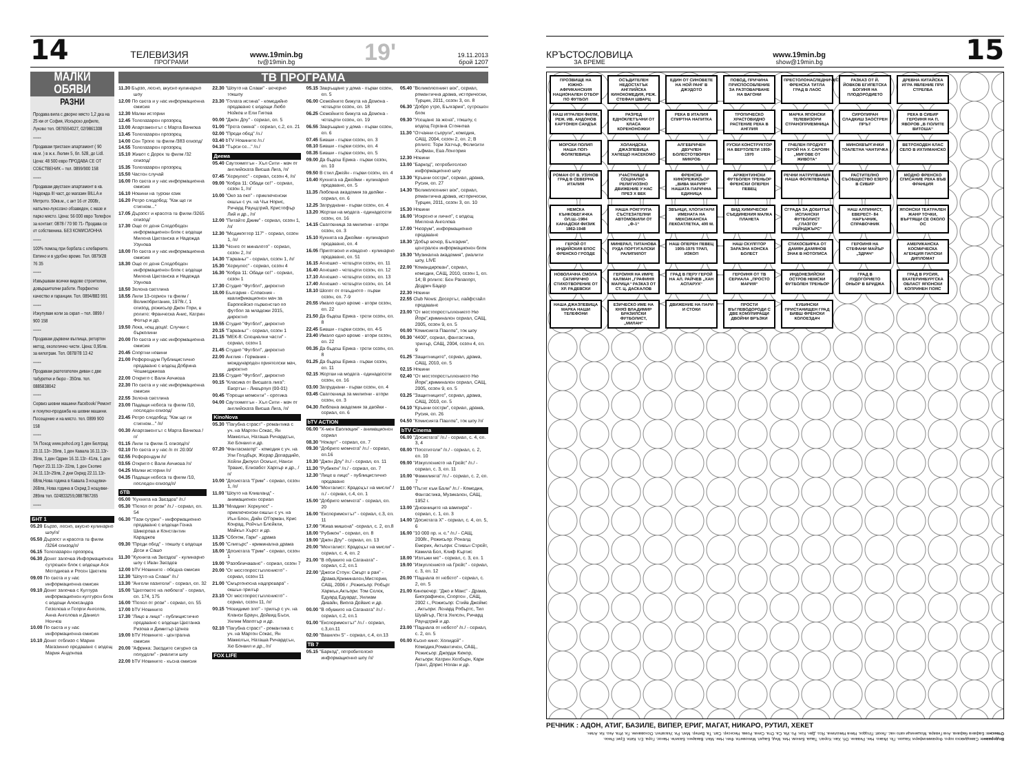14 ТЕЛЕВИЗИЯ
ПРОГРАМИ www.19min.bg
tv@19min.bg 19' 19.11.2013
брой 1207
МАЛКИ
ОБЯВИ
РАЗНИ
Продава вила с дворно място 1,2 дка на 25 км от София, Искърско дефиле, Луково тел. 0876554027, 02/9861308
------
Продавам тристаен апартамент ( 90 кв.м. ) в ж.к. Люлин 5, бл. 528, до Lidl. Цена: 48 500 евро ПРОДАВА СЕ ОТ СОБСТВЕНИК – тел. 0899/900 158
------
Продавам двустаен апартамент в кв. Надежда III част, до магазин BILLA и Метрото. 50кв.м., с акт 16 от 2008г., напълно-луксозно обзаведен, с мазе и парко място. Цена: 56 000 евро Телефон за контакт: 0878 / 70 90 71- Продава се от собственика. БЕЗ КОМИСИОННА
------
100% помощ при борбата с хлебарките. Евтино и в удобно време. Тел. 0879/28 76 35
------
Извършвам всички видове строителни, довършителни работи. Перфектно качество и гаранции. Тел. 0894/883 991
------
Изкупувам коли за скрап – тел. 0899 / 900 158
------
Продавам дървени въглища, ретортен метод, екологично чисти. Цена: 0,95лв. за килограм. Тел. 0878/78 13 42
------
Продавам разтегателен диван с две табуретки и бюро - 350лв. тел. 0885838042
------
Сервиз шевни машини /facebook/ Ремонт и покупко-продажба на шевни машини. Посещение и на място. тел. 0899 900 158
------
ТА Поход www.pohod.org 1 ден Белград 23.11.13г- 39лв, 1 ден Кавала 16.11.13г- 39лв, 1 ден Одрин 16.11.13г- 41лв, 1 ден Пирот 23.11.13г- 22лв, 1 ден Скопие 24.11.13г-29лв, 2 дни Охрид 22.11.13г- 68лв,Нова година в Кавала 3 нощувки- 268лв, Нова година в Охрид 3 нощувки- 289лв тел. 024833259,0887867265
------
БНТ 1
05.20 Бързо, лесно, вкусно кулинарно шоу/п/
05.50 Дързост и красота тв филм /3264 епизод/п/
06.15 Телепазарен прозорец
06.30 Денят започва Информационен сутрешен блок с водещи Ася Методиева и Росен Цветков
09.00 По света и у нас информационна емисия
09.10 Денят започва с Култура информационен културен блок с водещи Александра Гюзелева и Георги Ангелов, Анна Ангелова и Даниел Ненчев
10.00 По света и у нас информационна емисия
10.10 Денят отблизо с Мария Магазинно предаване с водещ Мария Андонова
ТВ ПРОГРАМА
11.30 Бързо, лесно, вкусно кулинарно шоу
12.00 По света и у нас информационна емисия
12.30 Малки истории
12.45 Телепазарен прозорец
13.00 Апартаментът с Марта Вачкова
13.45 Телепазарен прозорец
14.00 Сен Тропе тв филм /383 епизод/
14.55 Телепазарен прозорец
15.10 Живот с Дерек тв филм /32 епизод/
15.35 Телепазарен прозорец
15.50 Частен случай
16.00 По света и у нас информационна емисия
16.10 Новини на турски език
16.20 Ретро следобед: "Как ще ги стигнем..."
17.05 Дързост и красота тв филм /3265 епизод/
17.30 Още от деня Следобеден информационен блок с водещи Милена Цветанска и Надежда Узунова
18.00 По света и у нас информационна емисия
18.30 Още от деня Следобеден информационен блок с водещи Милена Цветанска и Надежда Узунова
18.50 Зелена светлина
18.55 Лили 13-сериен тв филм / Великобритания, 1978г./, 1 епизод, режисьор Джон Гори, в ролите: Франческа Анис, Катрин Фелър и др.
19.50 Лека, нощ деца!: Случки с бърколини
20.00 По света и у нас информационна емисия
20.45 Спортни новини
21.00 Референдум Публицистично предаване с водещ Добрина Чешмеджиева
22.00 Открито с Валя Ахчиева
22.30 По света и у нас информационна емисия
22.55 Зелена светлина
23.00 Падащи небеса тв филм /10, последен епизод/
23.45 Ретро следобед: "Как ще ги стигнем..." /п/
00.30 Апартаментът с Марта Вачкова /п/
01.15 Лили тв филм /1 епизод/п/
02.10 По света и у нас /п от 20:00/
02.55 Референдум /п/
03.55 Открито с Валя Ахчиева /п/
04.25 Малки истории /п/
04.35 Падащи небеса тв филм /10, последен епизод/п/
бТВ
05.00 "Кухнята на Звездев" /п./
05.30 "Пепел от рози" /п./ - сериал, еп. 54
06.30 "Тази сутрин" - информационно предаване с водещи Генка Шикерова и Константин Караджов
09.30 "Преди обед" - токшоу с водещи Деси и Сашо
11.30 "Кухнята на Звездев" - кулинарно шоу с Иван Звездев
12.00 bTV Новините - обедна емисия
12.30 "Шоуто на Слави" /п./
13.30 "Ангели пазители" - сериал, еп. 32
15.00 "Цветовете на любовта" - сериал, еп. 174, 175
16.00 "Пепел от рози" - сериал, еп. 55
17.00 bTV Новините
17.30 "Лице в лице" - публицистично предаване с водещи Цветанка Ризова и Димитър Цонев
19.00 bTV Новините - централна емисия
20.00 "Африка: Звездите сигурно са полудели" - риалити шоу
22.00 bTV Новините - късна емисия
22.30 "Шоуто на Слави" - вечерно токшоу
23.30 "Голата истина" - комедийно предаване с водещи Любо Нейков и Ели Гигова
00.00 "Джон Доу" - сериал, еп. 5
01.00 "Трета смяна" - сериал, с.2, еп. 21
02.00 "Преди обед" /п./
03.40 bTV Новините /п./
04.10 "Търси се..." /п./
Диема
05.40 Саутхямптън - Хъл Сити - мач от английската Висша Лига, /п/
07.45 "Херкулес" - сериал, сезон 4, /п/
09.00 "Кобра 11: Обади се!" - сериал, сезон 1, /п/
10.00 "Око за око" - приключенски екшън с уч. на Чък Норис, Ричард Раундтрий, Кристофър Лий и др., /п/
12.00 "Питайте Джим" - сериал, сезон 1, /п/
12.30 "Медикоптер 117" - сериал, сезон 1, /п/
13.30 "Ченге от миналото" - сериал, сезон 2, /п/
14.30 "Гарваньт" - сериал, сезон 1, /п/
15.30 "Херкулес" - сериал, сезон 4
16.30 "Кобра 11: Обади се!" - сериал, сезон 1
17.30 Студио "Футбол", директно
18.00 България - Словения - квалификационен мач за Европейско първенство по футбол за младежи 2015, директно
19.55 Студио "Футбол", директно
20.15 "Гарваньт" - сериал, сезон 1
21.15 "МЕК-8: Специални части" - сериал, сезон 1
21.45 Студио "Футбол", директно
22.00 Англия - Германия - международен приятелски мач, директно
23.55 Студио "Футбол", директно
00.15 "Класика от Висшата лига": Евертън - Ливърпул (00-01)
00.45 "Горещи моменти" - еротика
04.00 Саутхямптън - Хъл Сити - мач от английската Висша Лига, /п/
KinoNova
05.30 "Пагубна страст" - романтика с уч. на Мартон Сокас, Ян Маккелън, Наташа Ричардсън, Хю Бонвил и др.
07.20 "Фантасмагор" - комедия с уч. на Упи Голдбърг, Жерар Депардийо, Хейли Джоуел Осмънт, Нанси Травис, Елизабет Харпър и др., /п/
10.00 "Досиетата "Грим" - сериал, сезон 1, /п/
11.00 "Шоуто на Кливланд" - анимационен сериал
11.30 "Младият Херкулес" - приключенски екшън с уч. на Иън Боен, Дийн О'Горман, Крис Конрад, Рейчъл Блейкли, Майкъл Хърст и др.
13.25 "Сбогом, Гари" - драма
15.00 "Слипърс" - криминална драма
18.00 "Досиетата "Грим" - сериал, сезон 1
19.00 "Разобличаване" - сериал, сезон 7
20.00 "От местопрестъплението" - сериал, сезон 11
21.00 "Смъртоносна надпревара" - екшън-трилър
23.10 "От местопрестъплението" - сериал, сезон 11, /п/
00.15 "Невидимо зло" - трилър с уч. на Кланси Браун, Дейвид Бъси, Уилям Мапотър и др.
02.10 "Пагубна страст" - романтика с уч. на Мартон Сокас, Ян Маккелън, Наташа Ричардсън, Хю Бонвил и др., /п/
FOX LIFE
05.15 Завръщане у дома - първи сезон, еп. 5
06.00 Семейните бижута на Демона - четвърти сезон, еп. 18
06.25 Семейните бижута на Демона - четвърти сезон, еп. 19
06.55 Завръщане у дома - първи сезон, еп. 6
07.45 Бивши - първи сезон, еп. 3
08.10 Бивши - първи сезон, еп. 4
08.35 Бивши - първи сезон, еп. 5
09.00 Да бъдеш Ерика - първи сезон, еп. 10
09.50 В стил Джейн - първи сезон, еп. 4
10.40 Кухнята на Джейми - кулинарно предаване, еп. 5
11.35 Любовна академия за двойки - сериал, еп. 6
12.25 Затруднани - първи сезон, еп. 4
13.20 Жертви на модата - единадесети сезон, еп. 16
14.15 Сватовница за милиони - втори сезон, еп. 3
15.10 Кухнята на Джейми - кулинарно предаване, еп. 4
16.05 Приготвено и изядено - кулинарно предаване, еп. 51
16.15 Агнешко - четвърти сезон, еп. 11
16.40 Агнешко - четвърти сезон, еп. 12
17.10 Агнешко - четвърти сезон, еп. 13
17.40 Агнешко - четвърти сезон, еп. 14
18.10 Шепот от отвъдното - първи сезон, еп. 7-9
20.55 Имало едно време - втори сезон, еп. 22
21.50 Да бъдеш Ерика - трети сезон, еп. 8
22.45 Бивши - първи сезон, еп. 4-5
23.40 Имало едно време - втори сезон, еп. 22
00.35 Да бъдеш Ерика - трети сезон, еп. 8
01.25 Да бъдеш Ерика - първи сезон, еп. 11
02.15 Жертви на модата - единадесети сезон, еп. 16
03.00 Затруднани - първи сезон, еп. 4
03.45 Сватовница за милиони - втори сезон, еп. 3
04.30 Любовна академия за двойки - сериал, еп. 6
bTV ACTION
06.00 "Х-мен Еволюция" - анимационен сериал
08.30 "Нокаут" - сериал, еп. 7
09.30 "Добрите момчета" /п./ - сериал, еп.16
10.30 "Джон Доу" /п./ - сериал, еп. 11
11.30 "Рубикон" /п./ - сериал, еп. 7
12.30 "Лице в лице" - публицистично предаване
14.00 "Менталист: Крадецът на мисли" /п./ - сериал, с.4, еп. 1
15.00 "Добрите момчета" - сериал, еп. 20
16.00 "Експериментът" - сериал, с.3, еп. 11
17.00 "Жива мишена" -сериал, с. 2, еп.8
18.00 "Рубикон" - сериал, еп. 8
19.00 "Джон Доу" - сериал, еп. 13
20.00 "Менталист: Крадецът на мисли" - сериал, с. 4, еп. 2
21.00 "В обувките на Сатаната" - сериал, с.2, еп.1
22.00 "Джеси Стоун: Смърт в рая" - Драма,Криминален,Мистерия, САЩ, 2006 г ,Режисьор: Робърт Хармън,Актьори: Том Селек, Едуард Едуардс, Уилиам Дивайн, Виола Дейвис и др.
00.00 "В обувките на Сатаната" /п./ - сериал, с.2, еп.1
01.00 "Експериментът" /п./ - сериал, с.3,еп.11
02.00 "Вавилон 5" - сериал, с.4, еп.13
TB 7
05.15 "Баркод", потребителско информационно шоу /п/
05.40 "Великолепният век", сериал, романтична драма, исторически, Турция, 2011, сезон 3, еп. 8
06.30 "Добро утро, България", сутрешен блок
09.30 "Усещане за жена", токшоу, с водещ Гергана Стоянова
11.30 "Отчаяни съпруги", комедия, САЩ, 2004, сезон 2, еп. 2; В ролите: Тери Хатчър, Фелисити Хъфман, Ева Лонгория
12.30 Новини
13.00 "Баркод", потребителско информационно шоу
13.30 "Кръвни сестри", сериал, драма, Русия, еп. 27
14.30 "Великолепният век", сериал, романтична драма, исторически, Турция, 2011, сезон 3, еп. 10
15.30 Новини
16.00 "Искрено и лично", с водещ Миглена Ангелова
17.00 "Нюзрум", информационно предаване
18.30 "Добър вечер, България", централен информационен блок
19.30 "Музикална академия", риалити шоу, LIVE
22.00 "Командирован", сериал, комедия, САЩ, 2010, сезон 1, еп. 14; В ролите: Бен Рапапорт, Дедрич Бадер
22.30 Новини
22.55 Club News: Десертът, лайфстайл предаване
23.00 "От местопрестъплението Ню Йорк",криминален сериал, САЩ, 2005, сезон 9, еп. 5
00.00 "Комисията Павлов", ток шоу
00.30 "4400", сериал, фантастика, трилър, САЩ, 2004, сезон 4, еп. 9
01.25 "Защитниците", сериал, драма, САЩ, 2010, еп. 5
02.15 Новини
02.40 "От местопрестъплението Ню Йорк",криминален сериал, САЩ, 2005, сезон 9, еп. 5
03.25 "Защитниците", сериал, драма, САЩ, 2010, еп. 5
04.10 "Кръвни сестри", сериал, драма, Русия, еп. 26
04.50 "Комисията Павлов", ток шоу /п/
bTV Cinema
06.00 "Досиетата" /п./ - сериал, с. 4, еп. 3, 4
08.00 "Посетители" /п./ - сериал, с. 2, еп. 10
09.00 "Изкуплението на Грейс" /п./ - сериал, с. 3, еп. 11
10.00 "Фамилията" /п./ - сериал, с. 2, еп. 7
11.00 "Пътят към Бали" /п./ - Комедия, Фантастика, Музикален, САЩ, 1952 г.
13.00 "Дневниците на вампира" - сериал, с. 1, еп. 3
14.00 "Досиетата Х" - сериал, с. 4, еп. 5, 6
16.00 "10 000 пр. н. е." /п./ - САЩ, 2008г., Режисьор: Роналд Емерих, Актьори: Стивън Стрейт, Камила Бел, Клиф Къртис
18.00 "Излъжи ме" - сериал, с. 3, еп. 1
19.00 "Изкуплението на Грейс" - сериал, с. 3, еп. 12
20.00 "Паднала от небето" - сериал, с. 2, еп. 5
21.00 Киновечер: "Джо и Макс" - Драма, Биографичен, Спортен , САЩ, 2002 г., Режисьор: Стийв Джеймс , Актьори: Ленард Робъртс, Тил Шуайгър, Пета Уилсон, Ричард Раундтрий и др.
23.00 "Паднала от небето" /п./ - сериал, с. 2, еп. 5
00.00 Късно кино: Холидей" - Комедия,Романтичен, САЩ., Режисьор: Джордж Кюкор, Актьори: Катрин Хепбърн, Кари Грант, Дорис Нолан и др.
КРЪСТОСЛОВИЦА
ЗА ВРЕМЕ www.19min.bg
show@19min.bg 15
ПРОЗВИЩЕ НА ЮЖНО-АФРИКАНСКИЯ НАЦИОНАЛЕН ОТБОР ПО ФУТБОЛ
ОСЪДИТЕЛЕН НЕДОСТАТЪК АНГЛИЙСКА КИНОКОМЕДИЯ, РЕЖ. СТЕФАН ШВАРЦ
ЕДИН ОТ СИНОВЕТЕ НА НОЙ РАНГ В ДЖУДОТО
ПОВОД, ПРИЧИНА ПРИСПОСОБЛЕНИЕ ЗА РАЗТОВАРВАНЕ НА ВАГОНИ
ПРЕСТОЛОНАСЛЕДНИЧЕСКА ФРЕНСКА ТИТЛА ГРАД В ЛАОС
РАЗКАЗ ОТ Й. ЙОВКОВ ЕГИПЕТСКА БОГИНЯ НА ПЛОДОРОДИЕТО
ДРЕВНА КИТАЙСКА ИГРА ЯВЛЕНИЕ ПРИ СТРЕЛБА
НАШ ИГРАЛЕН ФИЛМ, РЕЖ. ИВ. АНДОНОВ КАРТОНЕН САНДЪК
РАЗРЕД ЕДНОКЛЕТЪЧНИ ОТ КЛАСА КОРЕНОНОЖКИ
РЕКА В ИТАЛИЯ СПИРТНА НАПИТКА
ТРОПИЧЕСКО ХРАСТОВИДНО РАСТЕНИЕ РЕКА В АНГЛИЯ
МАРКА ЯПОНСКИ ТЕЛЕВИЗОРИ СТРАНОПРИЕМНИЦА
СИРОПИРАН СЛАДКИШ ЗАОСТРЕН ПРЪТ
РЕКА В СИБИР ГЕРОИНЯ НА П. ЯВОРОВ „В ПОЛИТЕ ВИТОША“
МОРСКИ ПОЛИП НАША ПОП-ФОЛКПЕВИЦА
ХОЛАНДСКА ДЖАЗПЕВИЦА ХАПЕЩО НАСЕКОМО
АЛГЕБРИЧЕН ДВУЧЛЕН БОЛЕСТОТВОРЕН МИКРОБ
РУСКИ КОНСТРУКТОР НА ВЕРТОЛЕТИ 1909-1970
ПЧЕЛЕН ПРОДУКТ ГЕРОЙ НА У. САРОЯН „МИГОВЕ ОТ ЖИВОТА“
МИНОХВЪРГАЧКИ ТОАЛЕТНА ЧАНТИЧКА
ВЕТРОХОДЕН КЛАС СЕЛО В ИХТИМАНСКО
РОМАН ОТ В. УЗУНОВ ГРАД В СЕВЕРНА ИТАЛИЯ
УЧАСТНИЦИ В СОЦИАЛНО-РЕЛИГИОЗНО ДВИЖЕНИЕ У НАС ПРЕЗ Х ВЕК
ФРЕНСКИ КИНОРЕЖИСЬОР „ВИВА МАРИЯ“ НАШАТА ПАРИЧНА ЕДИНИЦА
АРЖЕНТИНСКИ ФУТБОЛЕН ТРЕНЬОР ФРЕНСКИ ОПЕРЕН ПЕВЕЦ
РЕЧНИ НАТРУПВАНИЯ НАША ФОЛКПЕВИЦА
РАСТИТЕЛНО СЪОБЩЕСТВО ЕЗЕРО В СИБИР
МОДНО ФРЕНСКО СПИСАНИЕ РЕКА ВЪВ ФРАНЦИЯ
НЕМСКА КЪНКОБЕГАЧКА ОЛ.Ш.-1984 КАНАДСКИ ФИЗИК 1862-1948
НАША РОКГРУПА СЪСТЕЗАТЕЛНИ АВТОМОБИЛИ ОТ „Ф-1“
ЗВЪНЦИ, ХЛОПАТАРИ ИМЕНАТА НА МЕКСИКАНСКА ЛЕКОАТЛЕТКА, 400 М.
ВИД ХИМИЧЕСКИ СЪЕДИНЕНИЯ МАЛКА ПЛАНЕТА
СГРАДА ЗА ДОБИТЪК ИСПАНСКИ ФУТБОЛИСТ „ГЛАЗГОУ РЕЙНДЖЪРС“
НАШ АЛПИНИСТ, ЕВЕРЕСТ- 84 НАРЪЧНИК, СПРАВОЧНИК
ЯПОНСКИ ТЕАТРАЛЕН ЖАНР ТОЧКИ, ВЪРТЯЩИ СЕ ОКОЛО ОС
ГЕРОЙ ОТ ИНДИЙСКИЯ ЕПОС ФРЕНСКО ГРОЗДЕ
МИНЕРАЛ, ТИТАНОВА РУДА ПОРТУГАЛСКИ РАЛИПИЛОТ
НАШ ОПЕРЕН ПЕВЕЦ 1905-1975 ТРАП, ИЗКОП
НАШ СКУЛПТОР ЗАРАЗНА КОНСКА БОЛЕСТ
СТИХОСБИРКА ОТ ДАМЯН ДАМЯНОВ ЗНАК В НОТОПИСА
ГЕРОИНЯ НА СТЕФАНИ МАЙЪР „ЗДРАЧ“
АМЕРИКАНСКА КОСМИЧЕСКА АГЕНЦИЯ ПАПСКИ ДИПЛОМАТ
НОВОЛАЧНА СМОЛА САТИРИЧНО СТИХОТВОРЕНИЕ ОТ ХР. РАДЕВСКИ
ГЕРОИНЯ НА ИМРЕ КАЛМАН „ГРАФИНЯ МАРИЦА“ РАЗКАЗ ОТ СТ. Ц. ДАСКАЛОВ
ГРАД В ПЕРУ ГЕРОЙ НА АЛ. РАЙЧЕВ „ХАН АСПАРУХ“
ГЕРОИНЯ ОТ ТВ СЕРИАЛА „ПРОСТО МАРИЯ“
ИНДОНЕЗИЙСКИ ОСТРОВ НЕМСКИ ФУТБОЛЕН ТРЕНЬОР
ГРАД В ЛУДОГОРИЕТО ОНЬОР В БРИДЖА
ГРАД В РУСИЯ, ЕКАТЕРИНБУРГСКА ОБЛАСТ ЯПОНСКИ КОПРИНЕН ПОЯС
НАША ДЖАЗПЕВИЦА МАРКА НАШИ ТЕЛЕФОНИ
ЕЗИЧЕСКО ИМЕ НА КНЯЗ ВЛАДИМИР БРАЗИЛСКИ ФУТБОЛИСТ, „МИЛАН“
ДВИЖЕНИЕ НА ПАРИ И СТОКИ
ПРОСТИ ВЪГЛЕВОДОРОДИ С ДВЕ КОМУЛИРАЩИ ДВОЙНИ ВРЪЗКИ
КУБИНСКИ ПРИСТАНИЩЕН ГРАД БИВШ ФРЕНСКИ КОЛОЕЗДАЧ
РЕЧНИК : АДОН, АТИГ, БАЗИЛЕ, ВИПЕР, ЕРИГ, МАГАТ, НИКАРО, РУТИЛ, ХЕКЕТ
Водоравно: Самодивско хоро. Фораминифери. Кашон. По. Икако. Нек. Реване. Об. Хан. Корал. Таша. Бином. Ник. Мед. Бацил. Миномети. Фин. Ние. Мал. Вакарен. Базиле. Нанос. Гора. Ел. Кати. Ериг. Рекю.
Отвесно: Бафана бафана. Ана Гевара. Мошеници като нас. Лехат. Плодок. Нина Николина. Ясо. Дан. Кон. Ро. Иа. Са. Ота. Сина. Рома. Нececeр. Сап. Та. Випер. Мил. Ри. Указател. Основание. Ги. Ита. Ако. Ки. Алин.